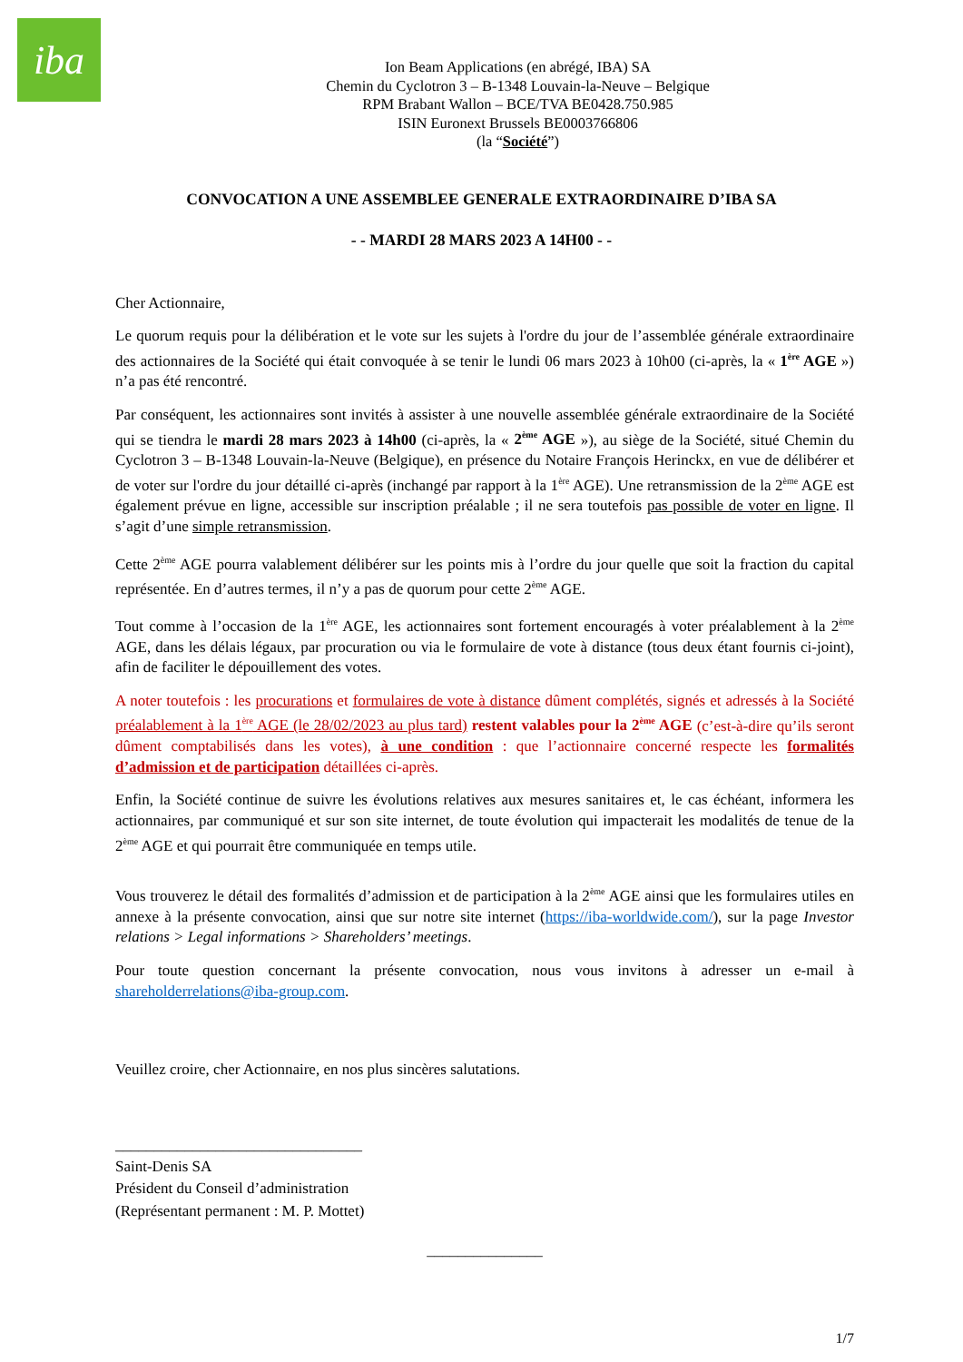iba
Ion Beam Applications (en abrégé, IBA) SA
Chemin du Cyclotron 3 – B-1348 Louvain-la-Neuve – Belgique
RPM Brabant Wallon – BCE/TVA BE0428.750.985
ISIN Euronext Brussels BE0003766806
(la “Société”)
CONVOCATION A UNE ASSEMBLEE GENERALE EXTRAORDINAIRE D’IBA SA
- - MARDI 28 MARS 2023 A 14H00 - -
Cher Actionnaire,
Le quorum requis pour la délibération et le vote sur les sujets à l'ordre du jour de l’assemblée générale extraordinaire des actionnaires de la Société qui était convoquée à se tenir le lundi 06 mars 2023 à 10h00 (ci-après, la « 1<sup>ère</sup> AGE ») n’a pas été rencontré.
Par conséquent, les actionnaires sont invités à assister à une nouvelle assemblée générale extraordinaire de la Société qui se tiendra le mardi 28 mars 2023 à 14h00 (ci-après, la « 2<sup>ème</sup> AGE »), au siège de la Société, situé Chemin du Cyclotron 3 – B-1348 Louvain-la-Neuve (Belgique), en présence du Notaire François Herinckx, en vue de délibérer et de voter sur l'ordre du jour détaillé ci-après (inchangé par rapport à la 1<sup>ère</sup> AGE). Une retransmission de la 2<sup>ème</sup> AGE est également prévue en ligne, accessible sur inscription préalable ; il ne sera toutefois pas possible de voter en ligne. Il s’agit d’une simple retransmission.
Cette 2<sup>ème</sup> AGE pourra valablement délibérer sur les points mis à l’ordre du jour quelle que soit la fraction du capital représentée. En d’autres termes, il n’y a pas de quorum pour cette 2<sup>ème</sup> AGE.
Tout comme à l’occasion de la 1<sup>ère</sup> AGE, les actionnaires sont fortement encouragés à voter préalablement à la 2<sup>ème</sup> AGE, dans les délais légaux, par procuration ou via le formulaire de vote à distance (tous deux étant fournis ci-joint), afin de faciliter le dépouillement des votes.
A noter toutefois : les procurations et formulaires de vote à distance dûment complétés, signés et adressés à la Société préalablement à la 1<sup>ère</sup> AGE (le 28/02/2023 au plus tard) restent valables pour la 2<sup>ème</sup> AGE (c’est-à-dire qu’ils seront dûment comptabilisés dans les votes), à une condition : que l’actionnaire concerné respecte les formalités d’admission et de participation détaillées ci-après.
Enfin, la Société continue de suivre les évolutions relatives aux mesures sanitaires et, le cas échéant, informera les actionnaires, par communiqué et sur son site internet, de toute évolution qui impacterait les modalités de tenue de la 2<sup>ème</sup> AGE et qui pourrait être communiquée en temps utile.
Vous trouverez le détail des formalités d’admission et de participation à la 2<sup>ème</sup> AGE ainsi que les formulaires utiles en annexe à la présente convocation, ainsi que sur notre site internet (https://iba-worldwide.com/), sur la page Investor relations > Legal informations > Shareholders’ meetings.
Pour toute question concernant la présente convocation, nous vous invitons à adresser un e-mail à shareholderrelations@iba-group.com.
Veuillez croire, cher Actionnaire, en nos plus sincères salutations.
________________________________
Saint-Denis SA
Président du Conseil d’administration
(Représentant permanent : M. P. Mottet)
_______________
1/7